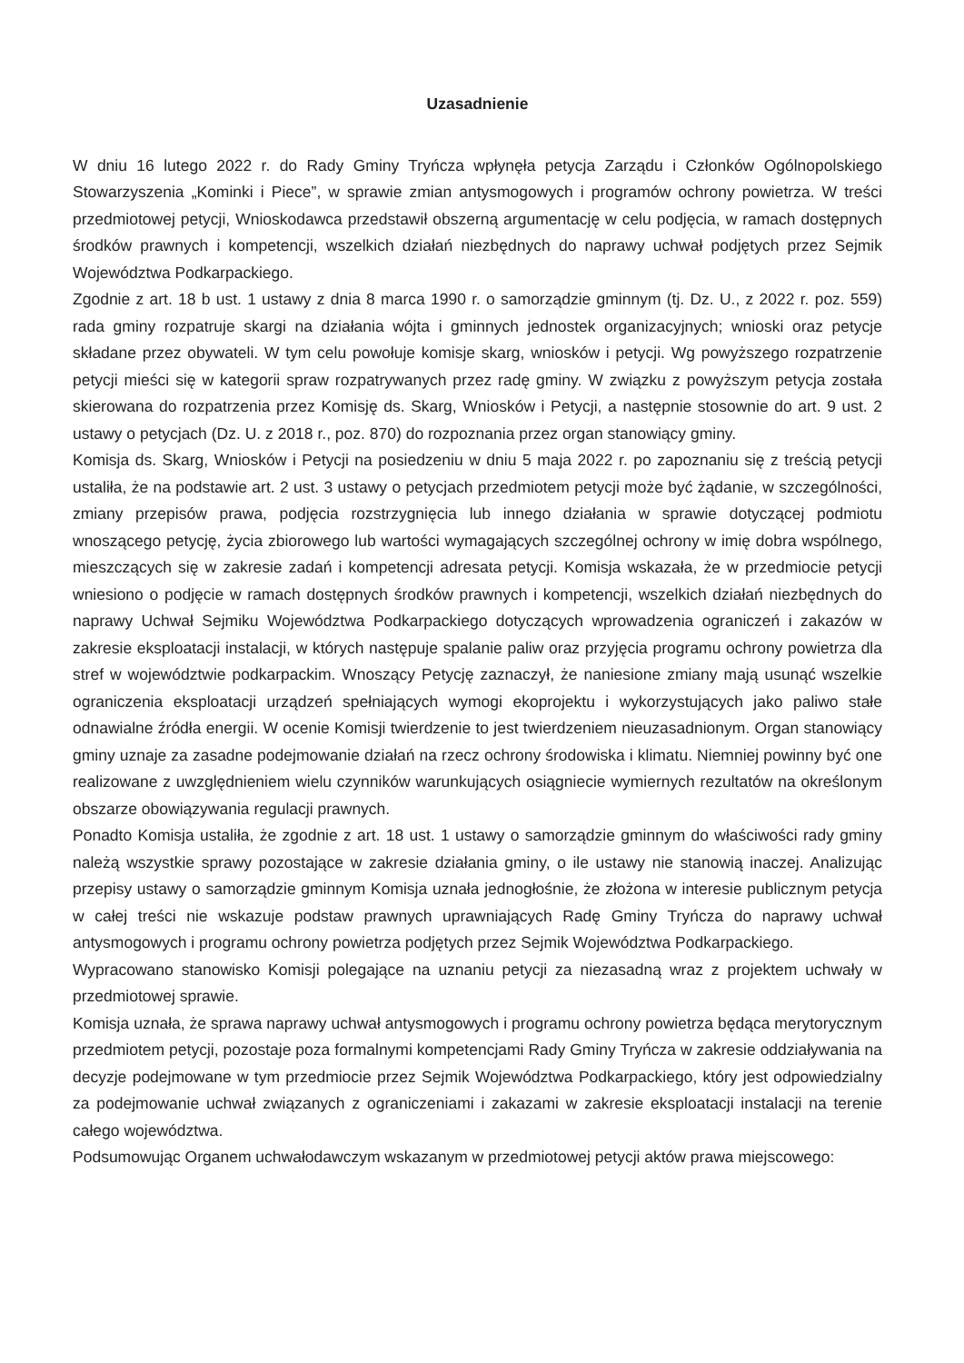Uzasadnienie
W dniu 16 lutego 2022 r. do Rady Gminy Tryńcza wpłynęła petycja Zarządu i Członków Ogólnopolskiego Stowarzyszenia „Kominki i Piece”, w sprawie zmian antysmogowych i programów ochrony powietrza. W treści przedmiotowej petycji, Wnioskodawca przedstawił obszerną argumentację w celu podjęcia, w ramach dostępnych środków prawnych i kompetencji, wszelkich działań niezbędnych do naprawy uchwał podjętych przez Sejmik Województwa Podkarpackiego.
Zgodnie z art. 18 b ust. 1 ustawy z dnia 8 marca 1990 r. o samorządzie gminnym (tj. Dz. U., z 2022 r. poz. 559) rada gminy rozpatruje skargi na działania wójta i gminnych jednostek organizacyjnych; wnioski oraz petycje składane przez obywateli. W tym celu powołuje komisje skarg, wniosków i petycji. Wg powyższego rozpatrzenie petycji mieści się w kategorii spraw rozpatrywanych przez radę gminy. W związku z powyższym petycja została skierowana do rozpatrzenia przez Komisję ds. Skarg, Wniosków i Petycji, a następnie stosownie do art. 9 ust. 2 ustawy o petycjach (Dz. U. z 2018 r., poz. 870) do rozpoznania przez organ stanowiący gminy.
Komisja ds. Skarg, Wniosków i Petycji na posiedzeniu w dniu 5 maja 2022 r. po zapoznaniu się z treścią petycji ustaliła, że na podstawie art. 2 ust. 3 ustawy o petycjach przedmiotem petycji może być żądanie, w szczególności, zmiany przepisów prawa, podjęcia rozstrzygnięcia lub innego działania w sprawie dotyczącej podmiotu wnoszącego petycję, życia zbiorowego lub wartości wymagających szczególnej ochrony w imię dobra wspólnego, mieszczących się w zakresie zadań i kompetencji adresata petycji. Komisja wskazała, że w przedmiocie petycji wniesiono o podjęcie w ramach dostępnych środków prawnych i kompetencji, wszelkich działań niezbędnych do naprawy Uchwał Sejmiku Województwa Podkarpackiego dotyczących wprowadzenia ograniczeń i zakazów w zakresie eksploatacji instalacji, w których następuje spalanie paliw oraz przyjęcia programu ochrony powietrza dla stref w województwie podkarpackim. Wnoszący Petycję zaznaczył, że naniesione zmiany mają usunąć wszelkie ograniczenia eksploatacji urządzeń spełniających wymogi ekoprojektu i wykorzystujących jako paliwo stałe odnawialne źródła energii. W ocenie Komisji twierdzenie to jest twierdzeniem nieuzasadnionym. Organ stanowiący gminy uznaje za zasadne podejmowanie działań na rzecz ochrony środowiska i klimatu. Niemniej powinny być one realizowane z uwzględnieniem wielu czynników warunkujących osiągniecie wymiernych rezultatów na określonym obszarze obowiązywania regulacji prawnych.
Ponadto Komisja ustaliła, że zgodnie z art. 18 ust. 1 ustawy o samorządzie gminnym do właściwości rady gminy należą wszystkie sprawy pozostające w zakresie działania gminy, o ile ustawy nie stanowią inaczej. Analizując przepisy ustawy o samorządzie gminnym Komisja uznała jednogłośnie, że złożona w interesie publicznym petycja w całej treści nie wskazuje podstaw prawnych uprawniających Radę Gminy Tryńcza do naprawy uchwał antysmogowych i programu ochrony powietrza podjętych przez Sejmik Województwa Podkarpackiego.
Wypracowano stanowisko Komisji polegające na uznaniu petycji za niezasadną wraz z projektem uchwały w przedmiotowej sprawie.
Komisja uznała, że sprawa naprawy uchwał antysmogowych i programu ochrony powietrza będąca merytorycznym przedmiotem petycji, pozostaje poza formalnymi kompetencjami Rady Gminy Tryńcza w zakresie oddziaływania na decyzje podejmowane w tym przedmiocie przez Sejmik Województwa Podkarpackiego, który jest odpowiedzialny za podejmowanie uchwał związanych z ograniczeniami i zakazami w zakresie eksploatacji instalacji na terenie całego województwa.
Podsumowując Organem uchwałodawczym wskazanym w przedmiotowej petycji aktów prawa miejscowego: